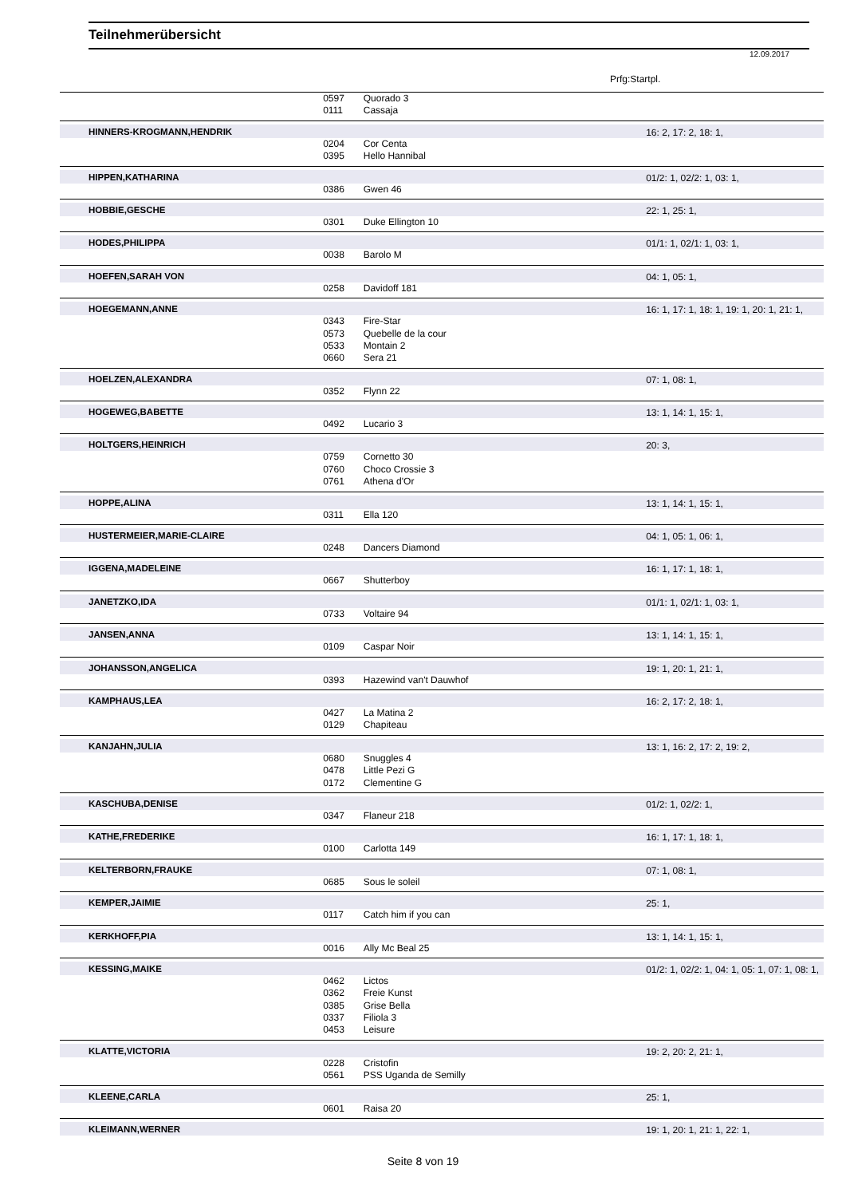Teilnehmerübersicht
12.09.2017
Prfg:Startpl.
| | 0597 | Quorado 3 | |
| | 0111 | Cassaja | |
| HINNERS-KROGMANN,HENDRIK | | | 16: 2, 17: 2, 18: 1, |
| | 0204 | Cor Centa | |
| | 0395 | Hello Hannibal | |
| HIPPEN,KATHARINA | | | 01/2: 1, 02/2: 1, 03: 1, |
| | 0386 | Gwen 46 | |
| HOBBIE,GESCHE | | | 22: 1, 25: 1, |
| | 0301 | Duke Ellington 10 | |
| HODES,PHILIPPA | | | 01/1: 1, 02/1: 1, 03: 1, |
| | 0038 | Barolo M | |
| HOEFEN,SARAH VON | | | 04: 1, 05: 1, |
| | 0258 | Davidoff 181 | |
| HOEGEMANN,ANNE | | | 16: 1, 17: 1, 18: 1, 19: 1, 20: 1, 21: 1, |
| | 0343 | Fire-Star | |
| | 0573 | Quebelle de la cour | |
| | 0533 | Montain 2 | |
| | 0660 | Sera 21 | |
| HOELZEN,ALEXANDRA | | | 07: 1, 08: 1, |
| | 0352 | Flynn 22 | |
| HOGEWEG,BABETTE | | | 13: 1, 14: 1, 15: 1, |
| | 0492 | Lucario 3 | |
| HOLTGERS,HEINRICH | | | 20: 3, |
| | 0759 | Cornetto 30 | |
| | 0760 | Choco Crossie 3 | |
| | 0761 | Athena d'Or | |
| HOPPE,ALINA | | | 13: 1, 14: 1, 15: 1, |
| | 0311 | Ella 120 | |
| HUSTERMEIER,MARIE-CLAIRE | | | 04: 1, 05: 1, 06: 1, |
| | 0248 | Dancers Diamond | |
| IGGENA,MADELEINE | | | 16: 1, 17: 1, 18: 1, |
| | 0667 | Shutterboy | |
| JANETZKO,IDA | | | 01/1: 1, 02/1: 1, 03: 1, |
| | 0733 | Voltaire 94 | |
| JANSEN,ANNA | | | 13: 1, 14: 1, 15: 1, |
| | 0109 | Caspar Noir | |
| JOHANSSON,ANGELICA | | | 19: 1, 20: 1, 21: 1, |
| | 0393 | Hazewind van't Dauwhof | |
| KAMPHAUS,LEA | | | 16: 2, 17: 2, 18: 1, |
| | 0427 | La Matina 2 | |
| | 0129 | Chapiteau | |
| KANJAHN,JULIA | | | 13: 1, 16: 2, 17: 2, 19: 2, |
| | 0680 | Snuggles 4 | |
| | 0478 | Little Pezi G | |
| | 0172 | Clementine G | |
| KASCHUBA,DENISE | | | 01/2: 1, 02/2: 1, |
| | 0347 | Flaneur 218 | |
| KATHE,FREDERIKE | | | 16: 1, 17: 1, 18: 1, |
| | 0100 | Carlotta 149 | |
| KELTERBORN,FRAUKE | | | 07: 1, 08: 1, |
| | 0685 | Sous le soleil | |
| KEMPER,JAIMIE | | | 25: 1, |
| | 0117 | Catch him if you can | |
| KERKHOFF,PIA | | | 13: 1, 14: 1, 15: 1, |
| | 0016 | Ally Mc Beal 25 | |
| KESSING,MAIKE | | | 01/2: 1, 02/2: 1, 04: 1, 05: 1, 07: 1, 08: 1, |
| | 0462 | Lictos | |
| | 0362 | Freie Kunst | |
| | 0385 | Grise Bella | |
| | 0337 | Filiola 3 | |
| | 0453 | Leisure | |
| KLATTE,VICTORIA | | | 19: 2, 20: 2, 21: 1, |
| | 0228 | Cristofin | |
| | 0561 | PSS Uganda de Semilly | |
| KLEENE,CARLA | | | 25: 1, |
| | 0601 | Raisa 20 | |
| KLEIMANN,WERNER | | | 19: 1, 20: 1, 21: 1, 22: 1, |
Seite 8 von 19